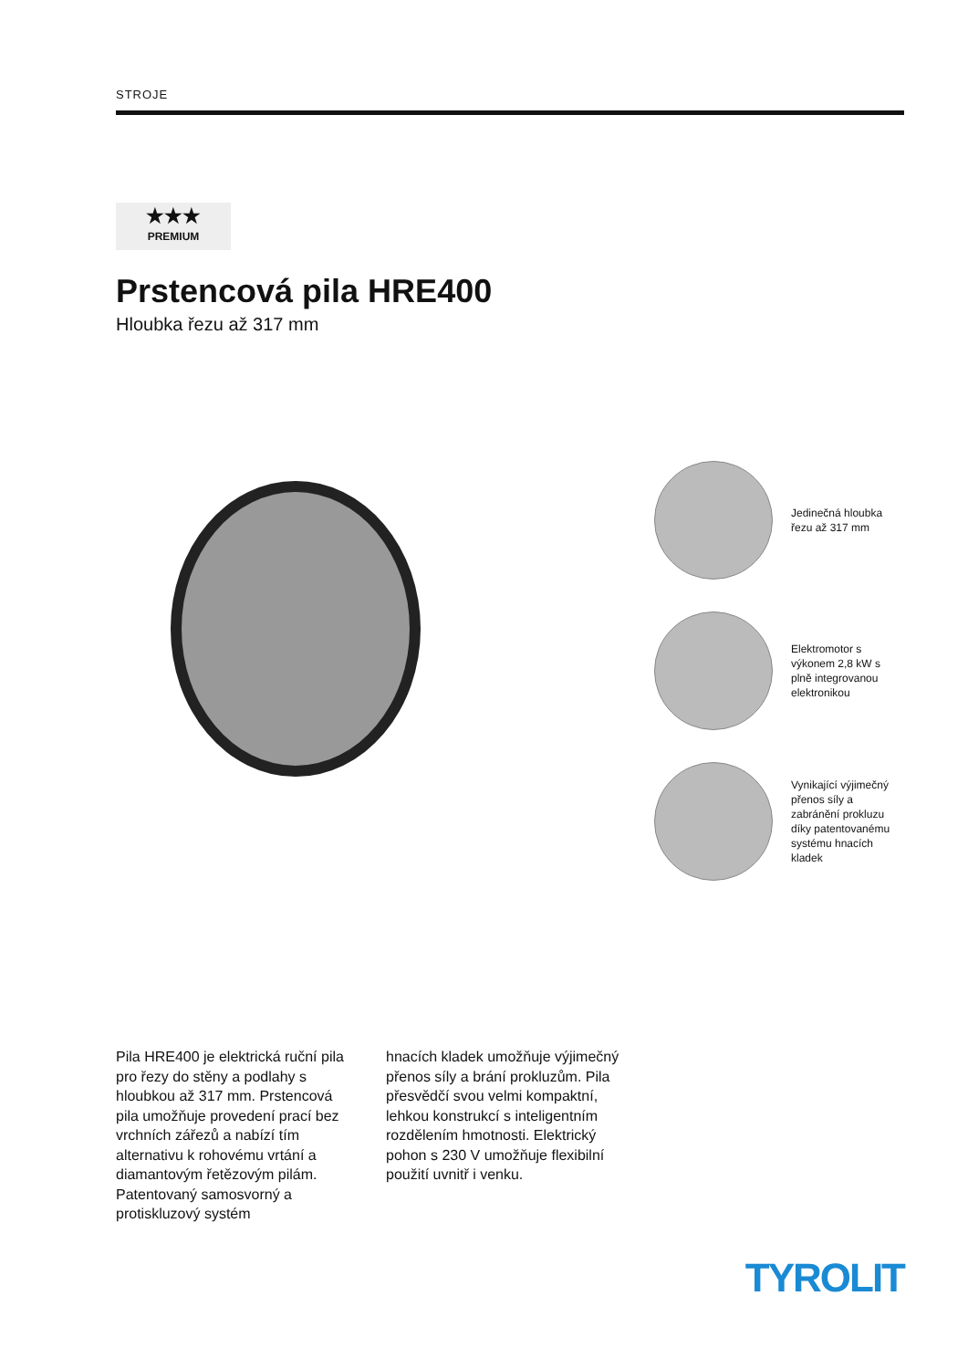STROJE
★★★
PREMIUM
Prstencová pila HRE400
Hloubka řezu až 317 mm
Jedinečná hloubka řezu až 317 mm
Elektromotor s výkonem 2,8 kW s plně integrovanou elektronikou
Vynikající výjimečný přenos síly a zabránění prokluzu díky patentovanému systému hnacích kladek
Pila HRE400 je elektrická ruční pila pro řezy do stěny a podlahy s hloubkou až 317 mm. Prstencová pila umožňuje provedení prací bez vrchních zářezů a nabízí tím alternativu k rohovému vrtání a diamantovým řetězovým pilám. Patentovaný samosvorný a protiskluzový systém
hnacích kladek umožňuje výjimečný přenos síly a brání prokluzům. Pila přesvědčí svou velmi kompaktní, lehkou konstrukcí s inteligentním rozdělením hmotnosti. Elektrický pohon s 230 V umožňuje flexibilní použití uvnitř i venku.
TYROLIT